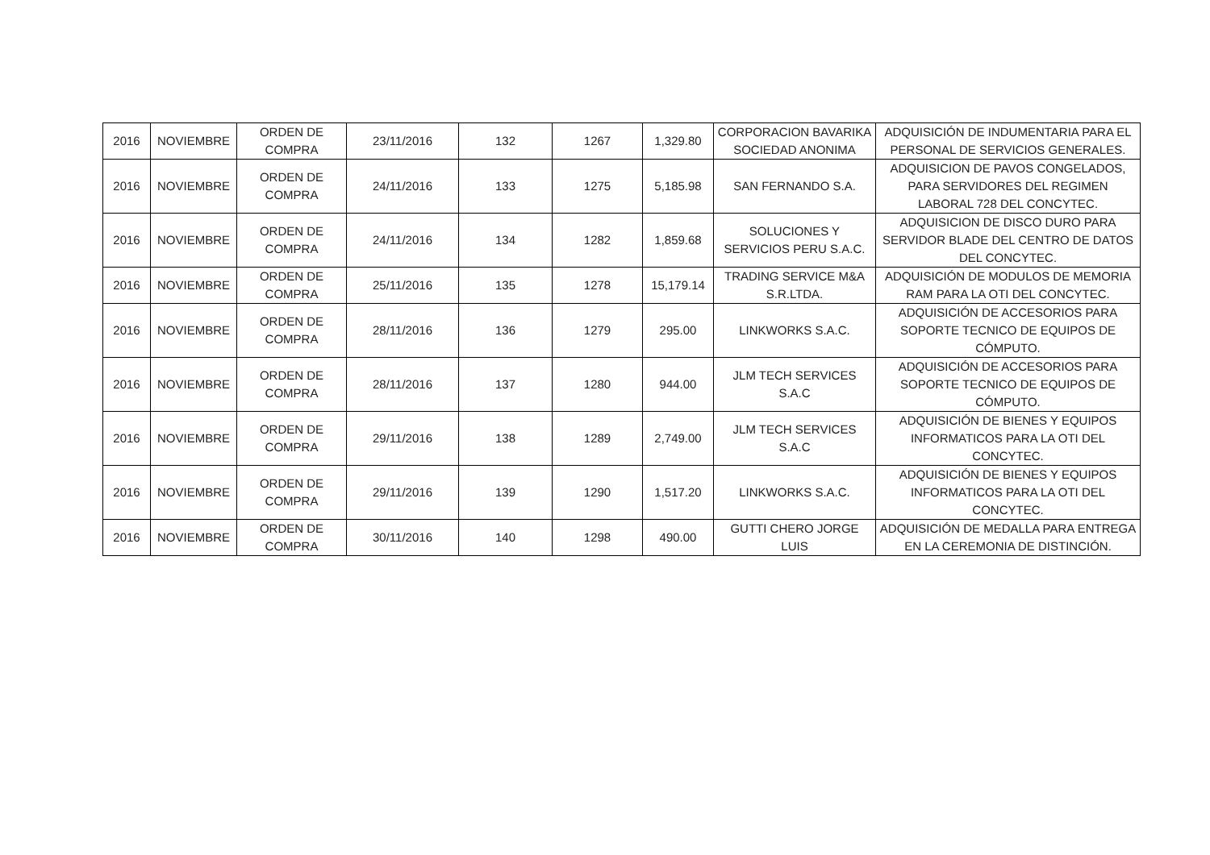| 2016 | NOVIEMBRE | ORDEN DE COMPRA | 23/11/2016 | 132 | 1267 | 1,329.80 | CORPORACION BAVARIKA SOCIEDAD ANONIMA | ADQUISICIÓN DE INDUMENTARIA PARA EL PERSONAL DE SERVICIOS GENERALES. |
| 2016 | NOVIEMBRE | ORDEN DE COMPRA | 24/11/2016 | 133 | 1275 | 5,185.98 | SAN FERNANDO S.A. | ADQUISICION DE PAVOS CONGELADOS, PARA SERVIDORES DEL REGIMEN LABORAL 728 DEL CONCYTEC. |
| 2016 | NOVIEMBRE | ORDEN DE COMPRA | 24/11/2016 | 134 | 1282 | 1,859.68 | SOLUCIONES Y SERVICIOS PERU S.A.C. | ADQUISICION DE DISCO DURO PARA SERVIDOR BLADE DEL CENTRO DE DATOS DEL CONCYTEC. |
| 2016 | NOVIEMBRE | ORDEN DE COMPRA | 25/11/2016 | 135 | 1278 | 15,179.14 | TRADING SERVICE M&A S.R.LTDA. | ADQUISICIÓN DE MODULOS DE MEMORIA RAM PARA LA OTI DEL CONCYTEC. |
| 2016 | NOVIEMBRE | ORDEN DE COMPRA | 28/11/2016 | 136 | 1279 | 295.00 | LINKWORKS S.A.C. | ADQUISICIÓN DE ACCESORIOS PARA SOPORTE TECNICO DE EQUIPOS DE CÓMPUTO. |
| 2016 | NOVIEMBRE | ORDEN DE COMPRA | 28/11/2016 | 137 | 1280 | 944.00 | JLM TECH SERVICES S.A.C | ADQUISICIÓN DE ACCESORIOS PARA SOPORTE TECNICO DE EQUIPOS DE CÓMPUTO. |
| 2016 | NOVIEMBRE | ORDEN DE COMPRA | 29/11/2016 | 138 | 1289 | 2,749.00 | JLM TECH SERVICES S.A.C | ADQUISICIÓN DE BIENES Y EQUIPOS INFORMATICOS PARA LA OTI DEL CONCYTEC. |
| 2016 | NOVIEMBRE | ORDEN DE COMPRA | 29/11/2016 | 139 | 1290 | 1,517.20 | LINKWORKS S.A.C. | ADQUISICIÓN DE BIENES Y EQUIPOS INFORMATICOS PARA LA OTI DEL CONCYTEC. |
| 2016 | NOVIEMBRE | ORDEN DE COMPRA | 30/11/2016 | 140 | 1298 | 490.00 | GUTTI CHERO JORGE LUIS | ADQUISICIÓN DE MEDALLA PARA ENTREGA EN LA CEREMONIA DE DISTINCIÓN. |